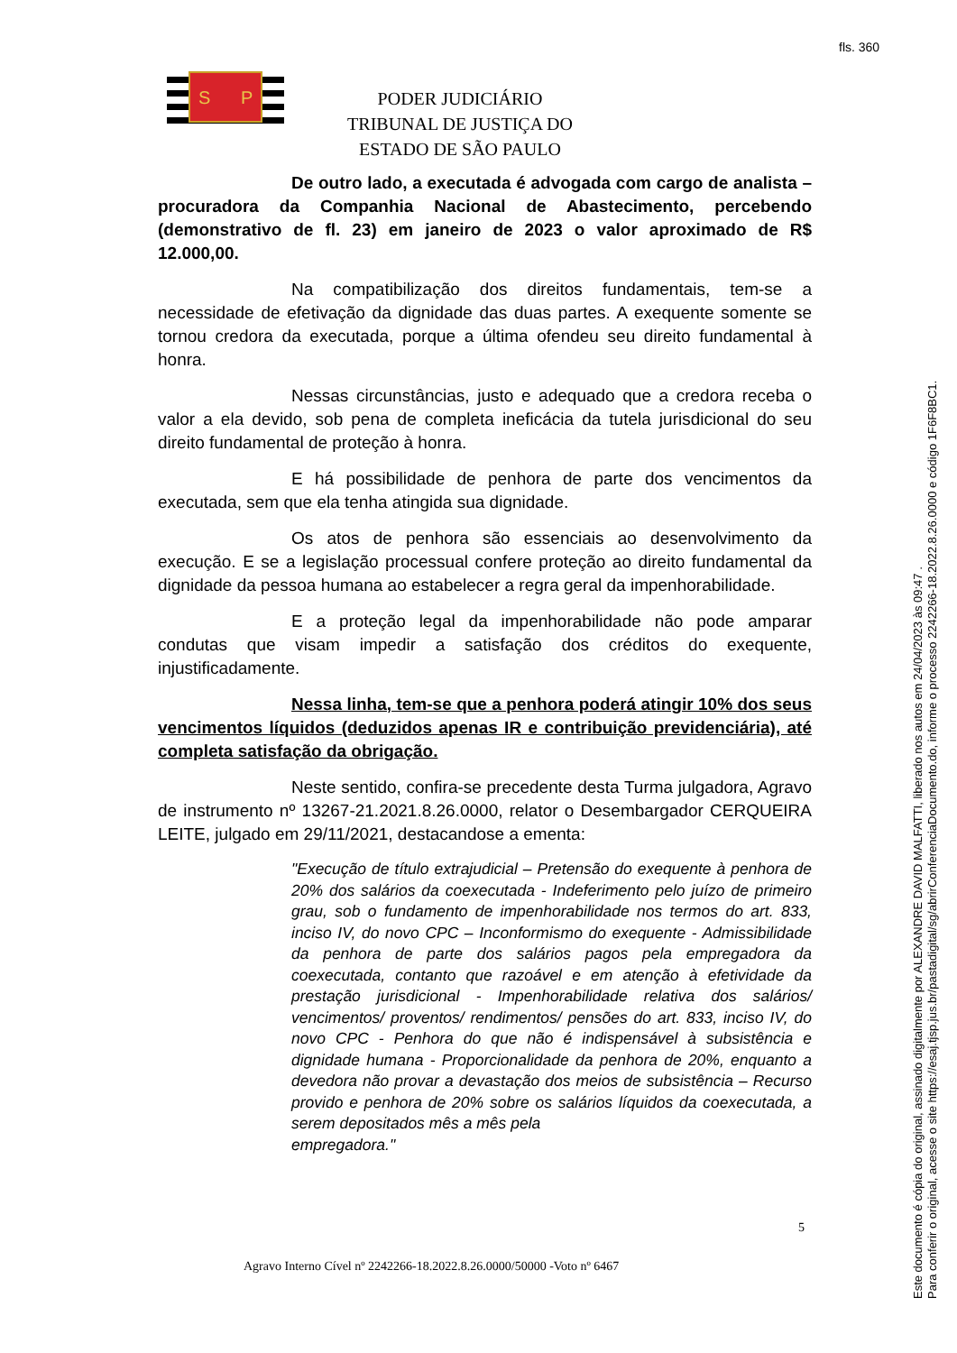fls. 360
S
P
PODER JUDICIÁRIO
TRIBUNAL DE JUSTIÇA DO ESTADO DE SÃO PAULO
De outro lado, a executada é advogada com cargo de analista – procuradora da Companhia Nacional de Abastecimento, percebendo (demonstrativo de fl. 23) em janeiro de 2023 o valor aproximado de R$ 12.000,00.
Na compatibilização dos direitos fundamentais, tem-se a necessidade de efetivação da dignidade das duas partes. A exequente somente se tornou credora da executada, porque a última ofendeu seu direito fundamental à honra.
Nessas circunstâncias, justo e adequado que a credora receba o valor a ela devido, sob pena de completa ineficácia da tutela jurisdicional do seu direito fundamental de proteção à honra.
E há possibilidade de penhora de parte dos vencimentos da executada, sem que ela tenha atingida sua dignidade.
Os atos de penhora são essenciais ao desenvolvimento da execução. E se a legislação processual confere proteção ao direito fundamental da dignidade da pessoa humana ao estabelecer a regra geral da impenhorabilidade.
E a proteção legal da impenhorabilidade não pode amparar condutas que visam impedir a satisfação dos créditos do exequente, injustificadamente.
Nessa linha, tem-se que a penhora poderá atingir 10% dos seus vencimentos líquidos (deduzidos apenas IR e contribuição previdenciária), até completa satisfação da obrigação.
Neste sentido, confira-se precedente desta Turma julgadora, Agravo de instrumento nº 13267-21.2021.8.26.0000, relator o Desembargador CERQUEIRA LEITE, julgado em 29/11/2021, destacandose a ementa:
"Execução de título extrajudicial – Pretensão do exequente à penhora de 20% dos salários da coexecutada - Indeferimento pelo juízo de primeiro grau, sob o fundamento de impenhorabilidade nos termos do art. 833, inciso IV, do novo CPC – Inconformismo do exequente - Admissibilidade da penhora de parte dos salários pagos pela empregadora da coexecutada, contanto que razoável e em atenção à efetividade da prestação jurisdicional - Impenhorabilidade relativa dos salários/ vencimentos/ proventos/ rendimentos/ pensões do art. 833, inciso IV, do novo CPC - Penhora do que não é indispensável à subsistência e dignidade humana - Proporcionalidade da penhora de 20%, enquanto a devedora não provar a devastação dos meios de subsistência – Recurso provido e penhora de 20% sobre os salários líquidos da coexecutada, a serem depositados mês a mês pela
empregadora."
5
Agravo Interno Cível nº 2242266-18.2022.8.26.0000/50000 -Voto nº 6467
Este documento é cópia do original, assinado digitalmente por ALEXANDRE DAVID MALFATTI, liberado nos autos em 24/04/2023 às 09:47 .
Para conferir o original, acesse o site https://esaj.tjsp.jus.br/pastadigital/sg/abrirConferenciaDocumento.do, informe o processo 2242266-18.2022.8.26.0000 e código 1F6F8BC1.